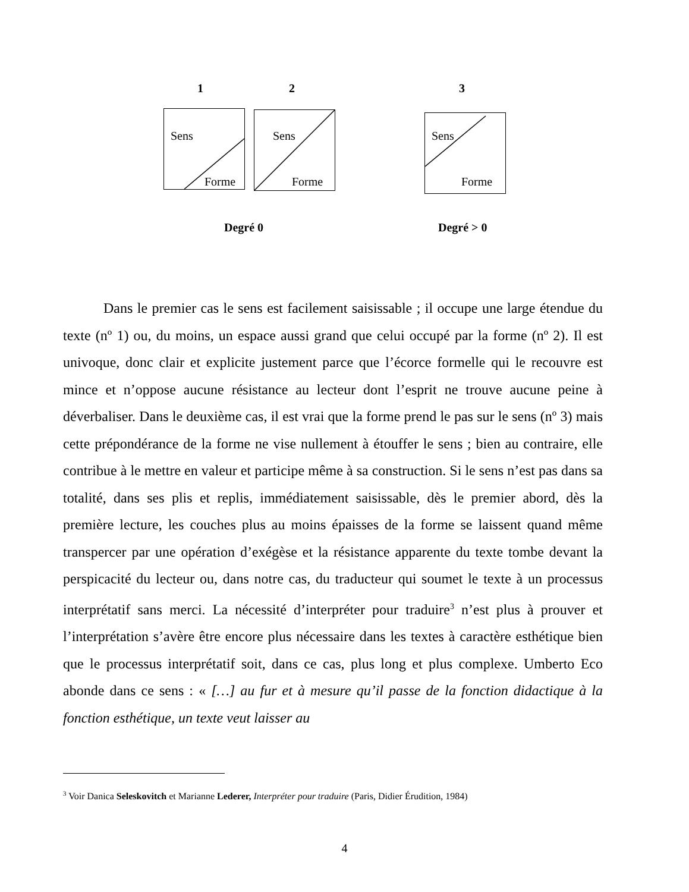1 2 3
Sens
Forme
Sens
Forme
Sens
Forme
Degré 0 Degré > 0
Dans le premier cas le sens est facilement saisissable ; il occupe une large étendue du texte (nº 1) ou, du moins, un espace aussi grand que celui occupé par la forme (nº 2). Il est univoque, donc clair et explicite justement parce que l’écorce formelle qui le recouvre est mince et n’oppose aucune résistance au lecteur dont l’esprit ne trouve aucune peine à déverbaliser. Dans le deuxième cas, il est vrai que la forme prend le pas sur le sens (nº 3) mais cette prépondérance de la forme ne vise nullement à étouffer le sens ; bien au contraire, elle contribue à le mettre en valeur et participe même à sa construction. Si le sens n’est pas dans sa totalité, dans ses plis et replis, immédiatement saisissable, dès le premier abord, dès la première lecture, les couches plus au moins épaisses de la forme se laissent quand même transpercer par une opération d’exégèse et la résistance apparente du texte tombe devant la perspicacité du lecteur ou, dans notre cas, du traducteur qui soumet le texte à un processus interprétatif sans merci. La nécessité d’interpréter pour traduire<sup>3</sup> n’est plus à prouver et l’interprétation s’avère être encore plus nécessaire dans les textes à caractère esthétique bien que le processus interprétatif soit, dans ce cas, plus long et plus complexe. Umberto Eco abonde dans ce sens : « […] au fur et à mesure qu’il passe de la fonction didactique à la fonction esthétique, un texte veut laisser au
<sup>3</sup> Voir Danica Seleskovitch et Marianne Lederer, Interpréter pour traduire (Paris, Didier Érudition, 1984)
4